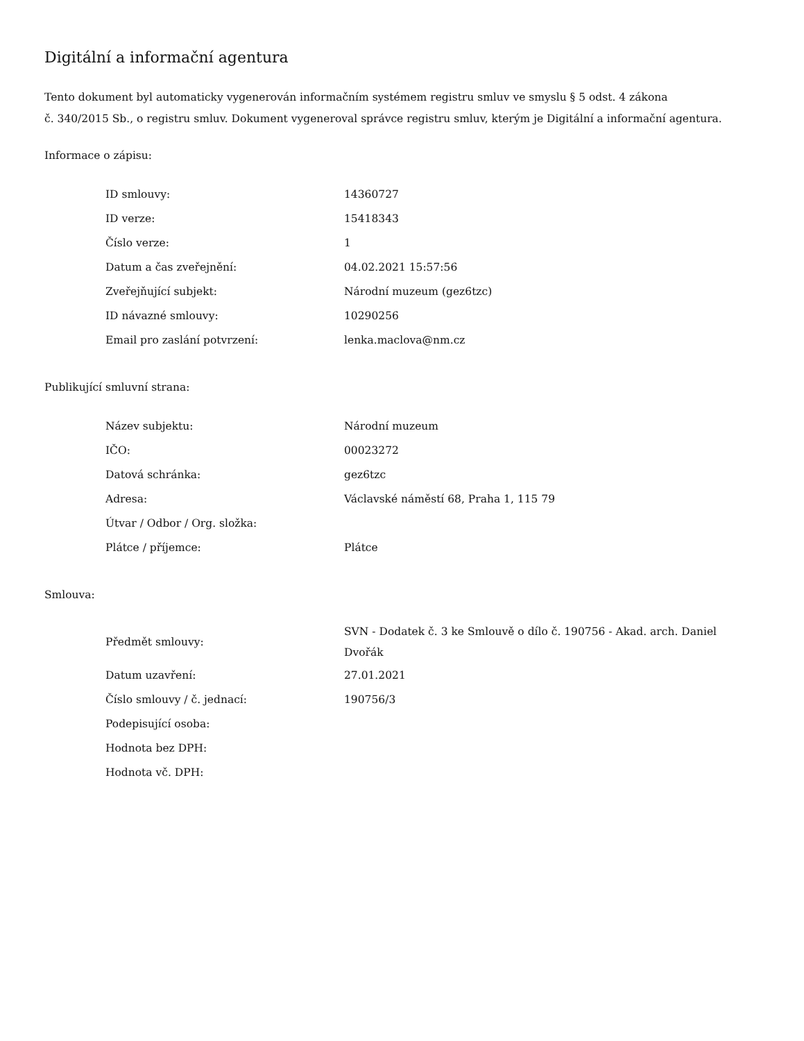Digitální a informační agentura
Tento dokument byl automaticky vygenerován informačním systémem registru smluv ve smyslu § 5 odst. 4 zákona
č. 340/2015 Sb., o registru smluv. Dokument vygeneroval správce registru smluv, kterým je Digitální a informační agentura.
Informace o zápisu:
| ID smlouvy: | 14360727 |
| ID verze: | 15418343 |
| Číslo verze: | 1 |
| Datum a čas zveřejnění: | 04.02.2021 15:57:56 |
| Zveřejňující subjekt: | Národní muzeum (gez6tzc) |
| ID návazné smlouvy: | 10290256 |
| Email pro zaslání potvrzení: | lenka.maclova@nm.cz |
Publikující smluvní strana:
| Název subjektu: | Národní muzeum |
| IČO: | 00023272 |
| Datová schránka: | gez6tzc |
| Adresa: | Václavské náměstí 68, Praha 1, 115 79 |
| Útvar / Odbor / Org. složka: | |
| Plátce / příjemce: | Plátce |
Smlouva:
| Předmět smlouvy: | SVN - Dodatek č. 3 ke Smlouvě o dílo č. 190756 - Akad. arch. Daniel Dvořák |
| Datum uzavření: | 27.01.2021 |
| Číslo smlouvy / č. jednací: | 190756/3 |
| Podepisující osoba: | |
| Hodnota bez DPH: | |
| Hodnota vč. DPH: | |